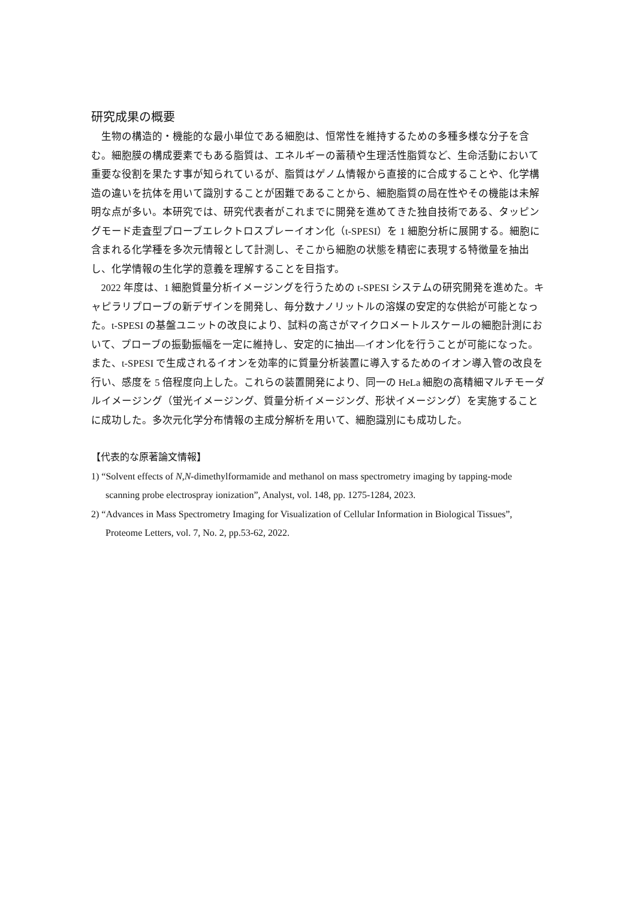研究成果の概要
生物の構造的・機能的な最小単位である細胞は、恒常性を維持するための多種多様な分子を含む。細胞膜の構成要素でもある脂質は、エネルギーの蓄積や生理活性脂質など、生命活動において重要な役割を果たす事が知られているが、脂質はゲノム情報から直接的に合成することや、化学構造の違いを抗体を用いて識別することが困難であることから、細胞脂質の局在性やその機能は未解明な点が多い。本研究では、研究代表者がこれまでに開発を進めてきた独自技術である、タッピングモード走査型プローブエレクトロスプレーイオン化（t-SPESI）を 1 細胞分析に展開する。細胞に含まれる化学種を多次元情報として計測し、そこから細胞の状態を精密に表現する特徴量を抽出し、化学情報の生化学的意義を理解することを目指す。
2022 年度は、1 細胞質量分析イメージングを行うための t-SPESI システムの研究開発を進めた。キャピラリプローブの新デザインを開発し、毎分数ナノリットルの溶媒の安定的な供給が可能となった。t-SPESI の基盤ユニットの改良により、試料の高さがマイクロメートルスケールの細胞計測において、プローブの振動振幅を一定に維持し、安定的に抽出―イオン化を行うことが可能になった。また、t-SPESI で生成されるイオンを効率的に質量分析装置に導入するためのイオン導入管の改良を行い、感度を 5 倍程度向上した。これらの装置開発により、同一の HeLa 細胞の高精細マルチモーダルイメージング（蛍光イメージング、質量分析イメージング、形状イメージング）を実施することに成功した。多次元化学分布情報の主成分解析を用いて、細胞識別にも成功した。
【代表的な原著論文情報】
1) “Solvent effects of N,N-dimethylformamide and methanol on mass spectrometry imaging by tapping-mode scanning probe electrospray ionization”, Analyst, vol. 148, pp. 1275-1284, 2023.
2) “Advances in Mass Spectrometry Imaging for Visualization of Cellular Information in Biological Tissues”, Proteome Letters, vol. 7, No. 2, pp.53-62, 2022.